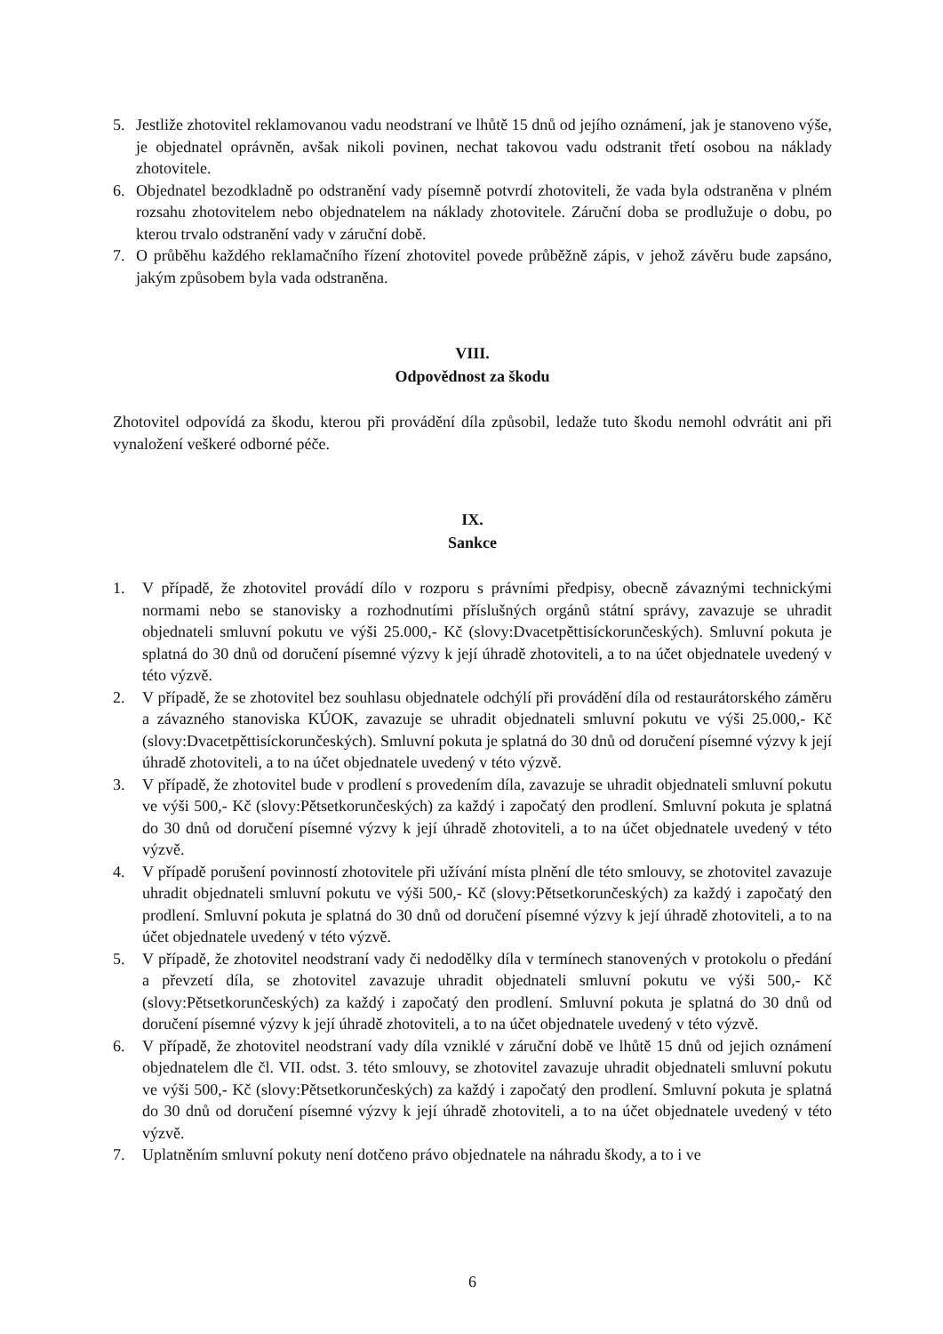5. Jestliže zhotovitel reklamovanou vadu neodstraní ve lhůtě 15 dnů od jejího oznámení, jak je stanoveno výše, je objednatel oprávněn, avšak nikoli povinen, nechat takovou vadu odstranit třetí osobou na náklady zhotovitele.
6. Objednatel bezodkladně po odstranění vady písemně potvrdí zhotoviteli, že vada byla odstraněna v plném rozsahu zhotovitelem nebo objednatelem na náklady zhotovitele. Záruční doba se prodlužuje o dobu, po kterou trvalo odstranění vady v záruční době.
7. O průběhu každého reklamačního řízení zhotovitel povede průběžně zápis, v jehož závěru bude zapsáno, jakým způsobem byla vada odstraněna.
VIII.
Odpovědnost za škodu
Zhotovitel odpovídá za škodu, kterou při provádění díla způsobil, ledaže tuto škodu nemohl odvrátit ani při vynaložení veškeré odborné péče.
IX.
Sankce
1. V případě, že zhotovitel provádí dílo v rozporu s právními předpisy, obecně závaznými technickými normami nebo se stanovisky a rozhodnutími příslušných orgánů státní správy, zavazuje se uhradit objednateli smluvní pokutu ve výši 25.000,- Kč (slovy:Dvacetpěttisíckorunčeských). Smluvní pokuta je splatná do 30 dnů od doručení písemné výzvy k její úhradě zhotoviteli, a to na účet objednatele uvedený v této výzvě.
2. V případě, že se zhotovitel bez souhlasu objednatele odchýlí při provádění díla od restaurátorského záměru a závazného stanoviska KÚOK, zavazuje se uhradit objednateli smluvní pokutu ve výši 25.000,- Kč (slovy:Dvacetpěttisíckorunčeských). Smluvní pokuta je splatná do 30 dnů od doručení písemné výzvy k její úhradě zhotoviteli, a to na účet objednatele uvedený v této výzvě.
3. V případě, že zhotovitel bude v prodlení s provedením díla, zavazuje se uhradit objednateli smluvní pokutu ve výši 500,- Kč (slovy:Pětsetkorunčeských) za každý i započatý den prodlení. Smluvní pokuta je splatná do 30 dnů od doručení písemné výzvy k její úhradě zhotoviteli, a to na účet objednatele uvedený v této výzvě.
4. V případě porušení povinností zhotovitele při užívání místa plnění dle této smlouvy, se zhotovitel zavazuje uhradit objednateli smluvní pokutu ve výši 500,- Kč (slovy:Pětsetkorunčeských) za každý i započatý den prodlení. Smluvní pokuta je splatná do 30 dnů od doručení písemné výzvy k její úhradě zhotoviteli, a to na účet objednatele uvedený v této výzvě.
5. V případě, že zhotovitel neodstraní vady či nedodělky díla v termínech stanovených v protokolu o předání a převzetí díla, se zhotovitel zavazuje uhradit objednateli smluvní pokutu ve výši 500,- Kč (slovy:Pětsetkorunčeských) za každý i započatý den prodlení. Smluvní pokuta je splatná do 30 dnů od doručení písemné výzvy k její úhradě zhotoviteli, a to na účet objednatele uvedený v této výzvě.
6. V případě, že zhotovitel neodstraní vady díla vzniklé v záruční době ve lhůtě 15 dnů od jejich oznámení objednatelem dle čl. VII. odst. 3. této smlouvy, se zhotovitel zavazuje uhradit objednateli smluvní pokutu ve výši 500,- Kč (slovy:Pětsetkorunčeských) za každý i započatý den prodlení. Smluvní pokuta je splatná do 30 dnů od doručení písemné výzvy k její úhradě zhotoviteli, a to na účet objednatele uvedený v této výzvě.
7. Uplatněním smluvní pokuty není dotčeno právo objednatele na náhradu škody, a to i ve
6